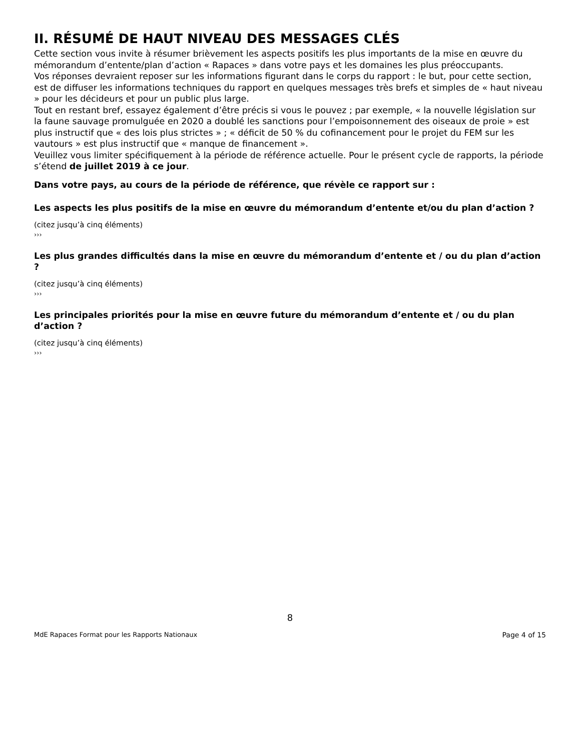II. RÉSUMÉ DE HAUT NIVEAU DES MESSAGES CLÉS
Cette section vous invite à résumer brièvement les aspects positifs les plus importants de la mise en œuvre du mémorandum d’entente/plan d’action « Rapaces » dans votre pays et les domaines les plus préoccupants.
Vos réponses devraient reposer sur les informations figurant dans le corps du rapport : le but, pour cette section, est de diffuser les informations techniques du rapport en quelques messages très brefs et simples de « haut niveau » pour les décideurs et pour un public plus large.
Tout en restant bref, essayez également d’être précis si vous le pouvez ; par exemple, « la nouvelle législation sur la faune sauvage promulguée en 2020 a doublé les sanctions pour l’empoisonnement des oiseaux de proie » est plus instructif que « des lois plus strictes » ; « déficit de 50 % du cofinancement pour le projet du FEM sur les vautours » est plus instructif que « manque de financement ».
Veuillez vous limiter spécifiquement à la période de référence actuelle. Pour le présent cycle de rapports, la période s’étend de juillet 2019 à ce jour.
Dans votre pays, au cours de la période de référence, que révèle ce rapport sur :
Les aspects les plus positifs de la mise en œuvre du mémorandum d’entente et/ou du plan d’action ?
(citez jusqu’à cinq éléments)
›››
Les plus grandes difficultés dans la mise en œuvre du mémorandum d’entente et / ou du plan d’action ?
(citez jusqu’à cinq éléments)
›››
Les principales priorités pour la mise en œuvre future du mémorandum d’entente et / ou du plan d’action ?
(citez jusqu’à cinq éléments)
›››
8
MdE Rapaces Format pour les Rapports Nationaux Page 4 of 15